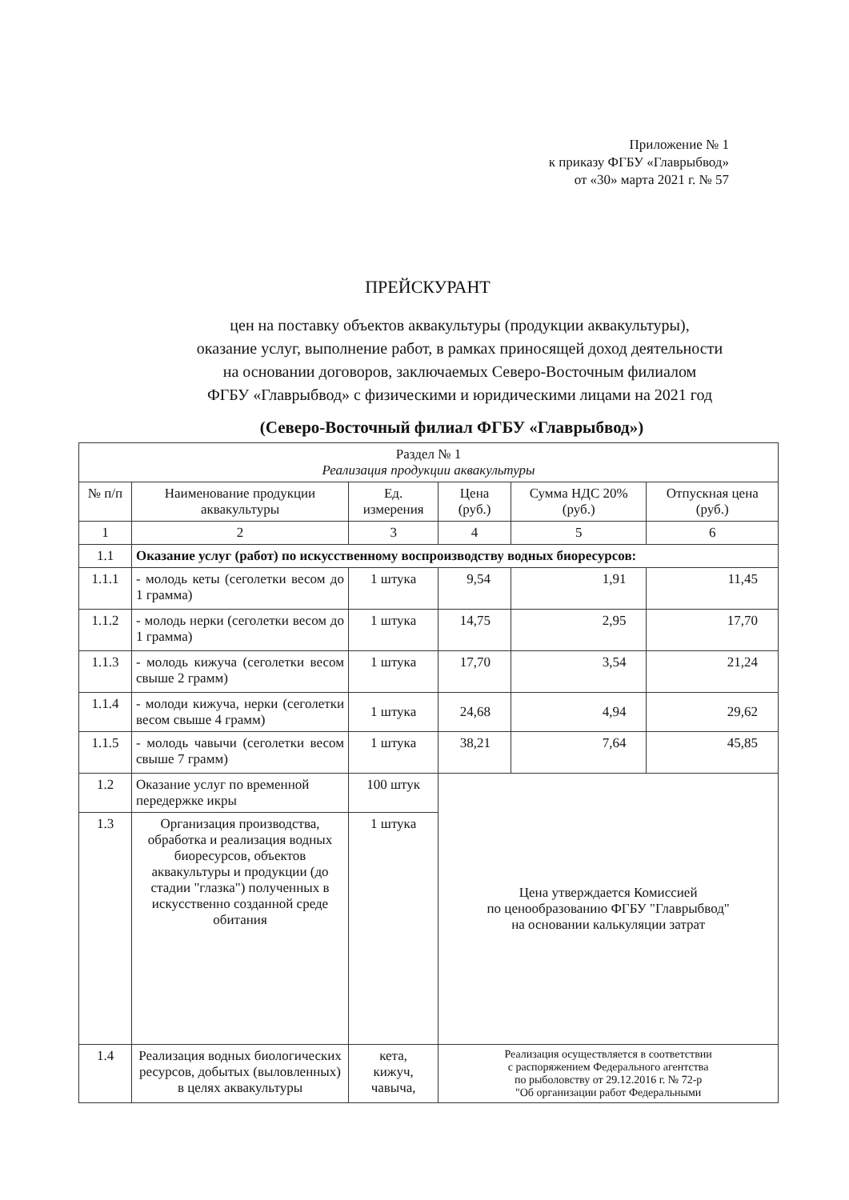Приложение № 1
к приказу ФГБУ «Главрыбвод»
от «30» марта 2021 г. № 57
ПРЕЙСКУРАНТ
цен на поставку объектов аквакультуры (продукции аквакультуры),
оказание услуг, выполнение работ, в рамках приносящей доход деятельности
на основании договоров, заключаемых Северо-Восточным филиалом
ФГБУ «Главрыбвод» с физическими и юридическими лицами на 2021 год
(Северо-Восточный филиал ФГБУ «Главрыбвод»)
| Раздел № 1 Реализация продукции аквакультуры | | | | | |
| № п/п | Наименование продукции аквакультуры | Ед. измерения | Цена (руб.) | Сумма НДС 20% (руб.) | Отпускная цена (руб.) |
| 1 | 2 | 3 | 4 | 5 | 6 |
| 1.1 | Оказание услуг (работ) по искусственному воспроизводству водных биоресурсов: | | | | |
| 1.1.1 | - молодь кеты (сеголетки весом до 1 грамма) | 1 штука | 9,54 | 1,91 | 11,45 |
| 1.1.2 | - молодь нерки (сеголетки весом до 1 грамма) | 1 штука | 14,75 | 2,95 | 17,70 |
| 1.1.3 | - молодь кижуча (сеголетки весом свыше 2 грамм) | 1 штука | 17,70 | 3,54 | 21,24 |
| 1.1.4 | - молоди кижуча, нерки (сеголетки весом свыше 4 грамм) | 1 штука | 24,68 | 4,94 | 29,62 |
| 1.1.5 | - молодь чавычи (сеголетки весом свыше 7 грамм) | 1 штука | 38,21 | 7,64 | 45,85 |
| 1.2 | Оказание услуг по временной передержке икры | 100 штук | Цена утверждается Комиссией по ценообразованию ФГБУ "Главрыбвод" на основании калькуляции затрат | | |
| 1.3 | Организация производства, обработка и реализация водных биоресурсов, объектов аквакультуры и продукции (до стадии "глазка") полученных в искусственно созданной среде обитания | 1 штука | | | |
| 1.4 | Реализация водных биологических ресурсов, добытых (выловленных) в целях аквакультуры | кета, кижуч, чавыча, | Реализация осуществляется в соответствии с распоряжением Федерального агентства по рыболовству от 29.12.2016 г. № 72-р "Об организации работ Федеральными | | |